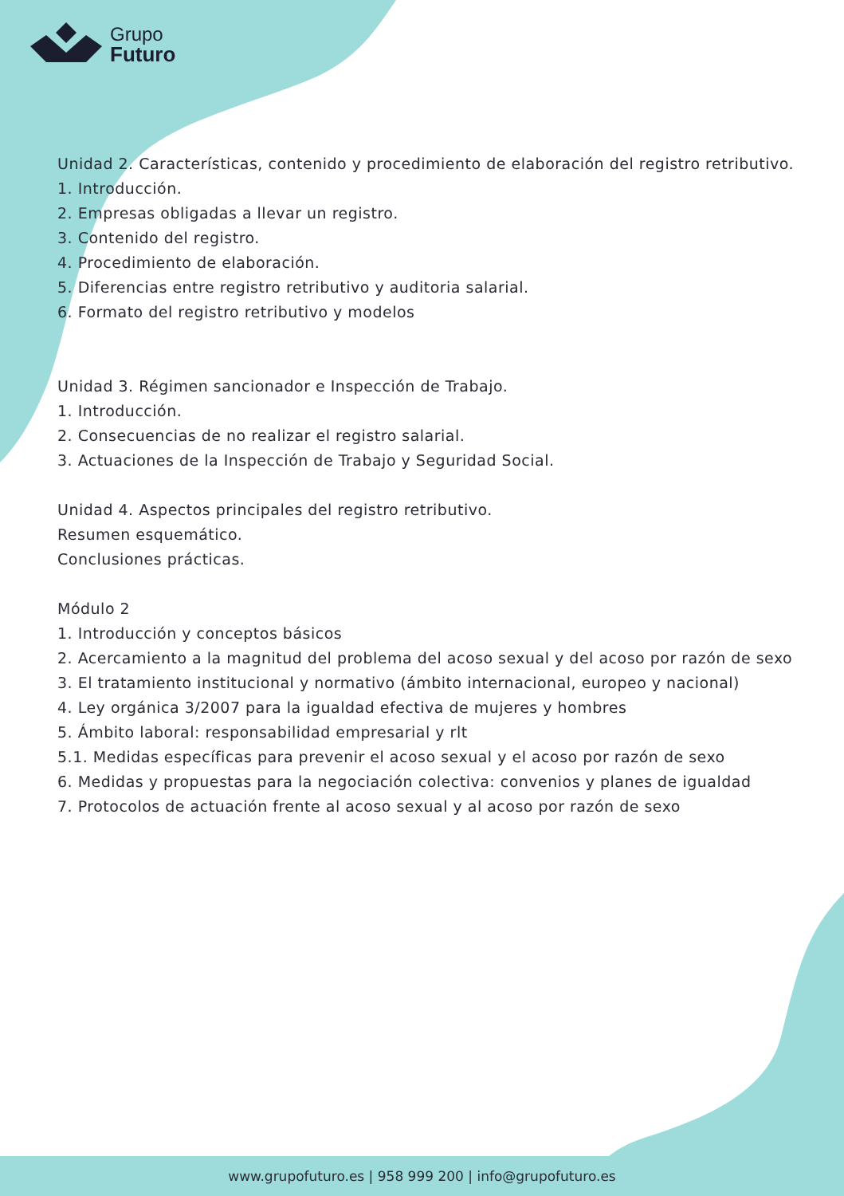Grupo
Futuro
Unidad 2. Características, contenido y procedimiento de elaboración del registro retributivo.
1. Introducción.
2. Empresas obligadas a llevar un registro.
3. Contenido del registro.
4. Procedimiento de elaboración.
5. Diferencias entre registro retributivo y auditoria salarial.
6. Formato del registro retributivo y modelos
Unidad 3. Régimen sancionador e Inspección de Trabajo.
1. Introducción.
2. Consecuencias de no realizar el registro salarial.
3. Actuaciones de la Inspección de Trabajo y Seguridad Social.
Unidad 4. Aspectos principales del registro retributivo.
Resumen esquemático.
Conclusiones prácticas.
Módulo 2
1. Introducción y conceptos básicos
2. Acercamiento a la magnitud del problema del acoso sexual y del acoso por razón de sexo
3. El tratamiento institucional y normativo (ámbito internacional, europeo y nacional)
4. Ley orgánica 3/2007 para la igualdad efectiva de mujeres y hombres
5. Ámbito laboral: responsabilidad empresarial y rlt
5.1. Medidas específicas para prevenir el acoso sexual y el acoso por razón de sexo
6. Medidas y propuestas para la negociación colectiva: convenios y planes de igualdad
7. Protocolos de actuación frente al acoso sexual y al acoso por razón de sexo
www.grupofuturo.es | 958 999 200 | info@grupofuturo.es